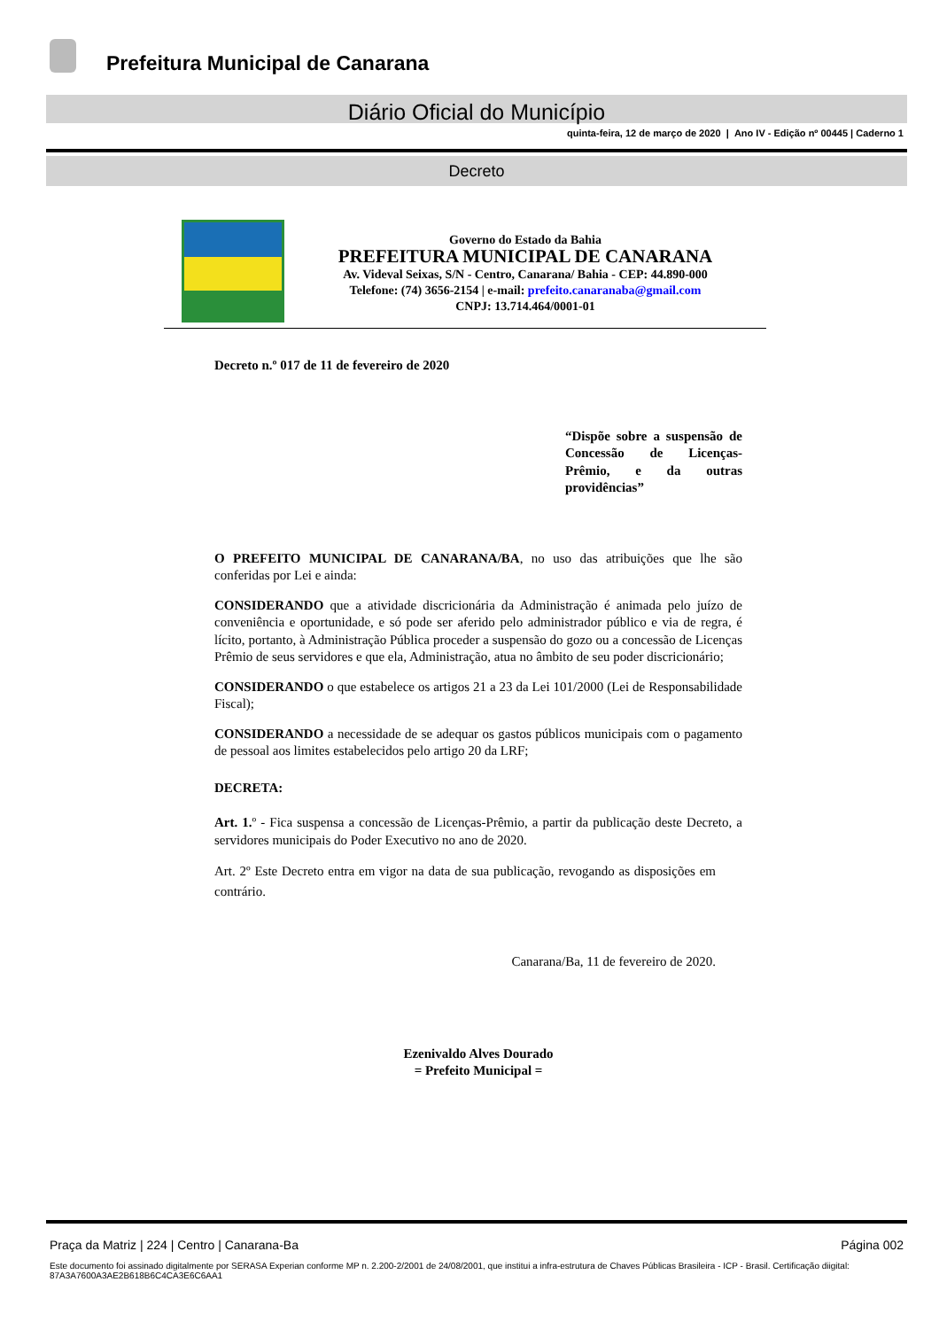Prefeitura Municipal de Canarana
Diário Oficial do Município
quinta-feira, 12 de março de 2020 | Ano IV - Edição nº 00445 | Caderno 1
Decreto
Governo do Estado da Bahia
PREFEITURA MUNICIPAL DE CANARANA
Av. Videval Seixas, S/N - Centro, Canarana/ Bahia - CEP: 44.890-000
Telefone: (74) 3656-2154 | e-mail: prefeito.canaranaba@gmail.com
CNPJ: 13.714.464/0001-01
Decreto n.º 017 de 11 de fevereiro de 2020
“Dispõe sobre a suspensão de Concessão de Licenças-Prêmio, e da outras providências”
O PREFEITO MUNICIPAL DE CANARANA/BA, no uso das atribuições que lhe são conferidas por Lei e ainda:
CONSIDERANDO que a atividade discricionária da Administração é animada pelo juízo de conveniência e oportunidade, e só pode ser aferido pelo administrador público e via de regra, é lícito, portanto, à Administração Pública proceder a suspensão do gozo ou a concessão de Licenças Prêmio de seus servidores e que ela, Administração, atua no âmbito de seu poder discricionário;
CONSIDERANDO o que estabelece os artigos 21 a 23 da Lei 101/2000 (Lei de Responsabilidade Fiscal);
CONSIDERANDO a necessidade de se adequar os gastos públicos municipais com o pagamento de pessoal aos limites estabelecidos pelo artigo 20 da LRF;
DECRETA:
Art. 1. º - Fica suspensa a concessão de Licenças-Prêmio, a partir da publicação deste Decreto, a servidores municipais do Poder Executivo no ano de 2020.
Art. 2º Este Decreto entra em vigor na data de sua publicação, revogando as disposições em contrário.
Canarana/Ba, 11 de fevereiro de 2020.
Ezenivaldo Alves Dourado
= Prefeito Municipal =
Praça da Matriz | 224 | Centro | Canarana-Ba Página 002
Este documento foi assinado digitalmente por SERASA Experian conforme MP n. 2.200-2/2001 de 24/08/2001, que institui a infra-estrutura de Chaves Públicas Brasileira - ICP - Brasil. Certificação diigital: 87A3A7600A3AE2B618B6C4CA3E6C6AA1